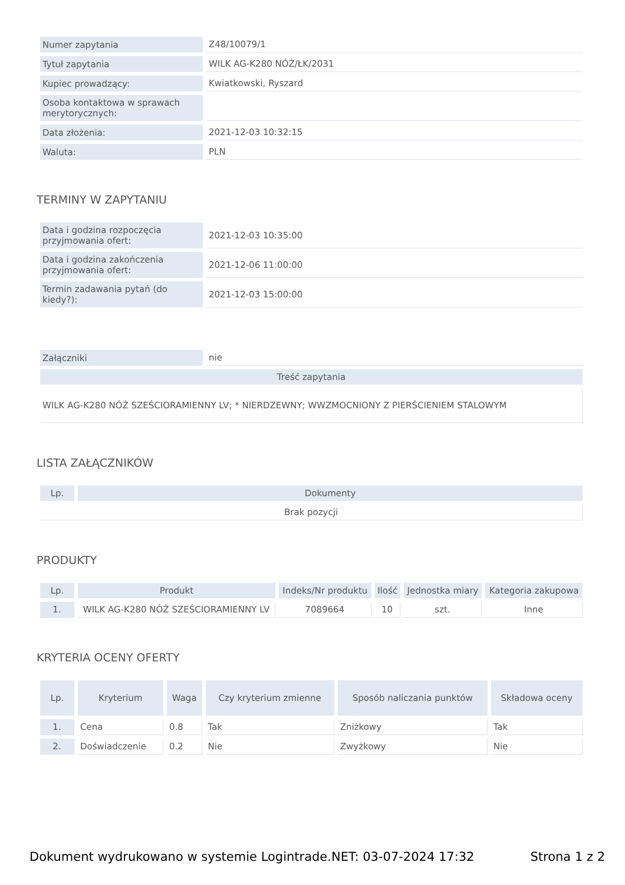| Numer zapytania | Z48/10079/1 |
| Tytuł zapytania | WILK AG-K280 NÓŻ/ŁK/2031 |
| Kupiec prowadzący: | Kwiatkowski, Ryszard |
| Osoba kontaktowa w sprawach merytorycznych: | |
| Data złożenia: | 2021-12-03 10:32:15 |
| Waluta: | PLN |
TERMINY W ZAPYTANIU
| Data i godzina rozpoczęcia przyjmowania ofert: | 2021-12-03 10:35:00 |
| Data i godzina zakończenia przyjmowania ofert: | 2021-12-06 11:00:00 |
| Termin zadawania pytań (do kiedy?): | 2021-12-03 15:00:00 |
| Załączniki | nie |
| Treść zapytania | |
| WILK AG-K280 NÓŻ SZEŚCIORAMIENNY LV; * NIERDZEWNY; WWZMOCNIONY Z PIERŚCIENIEM STALOWYM | |
LISTA ZAŁĄCZNIKÓW
| Lp. | Dokumenty |
| --- | --- |
| Brak pozycji | |
PRODUKTY
| Lp. | Produkt | Indeks/Nr produktu | Ilość | Jednostka miary | Kategoria zakupowa |
| --- | --- | --- | --- | --- | --- |
| 1. | WILK AG-K280 NÓŻ SZEŚCIORAMIENNY LV | 7089664 | 10 | szt. | Inne |
KRYTERIA OCENY OFERTY
| Lp. | Kryterium | Waga | Czy kryterium zmienne | Sposób naliczania punktów | Składowa oceny |
| --- | --- | --- | --- | --- | --- |
| 1. | Cena | 0.8 | Tak | Zniżkowy | Tak |
| 2. | Doświadczenie | 0.2 | Nie | Zwyżkowy | Nie |
Dokument wydrukowano w systemie Logintrade.NET: 03-07-2024 17:32 Strona 1 z 2